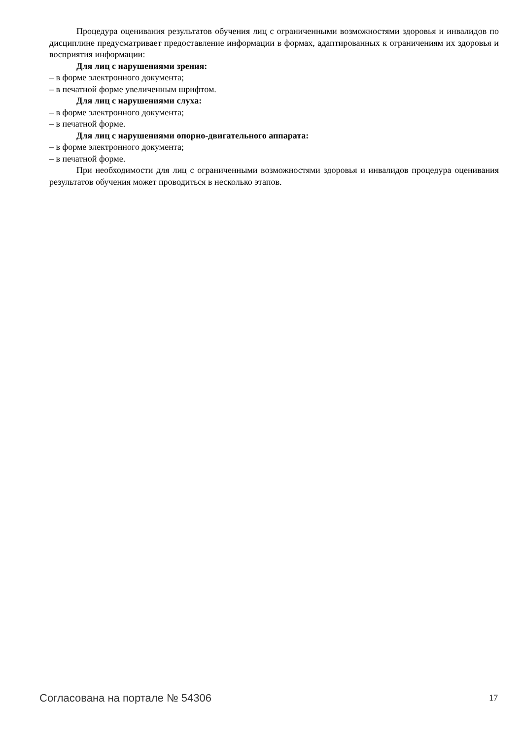Процедура оценивания результатов обучения лиц с ограниченными возможностями здоровья и инвалидов по дисциплине предусматривает предоставление информации в формах, адаптированных к ограничениям их здоровья и восприятия информации:
Для лиц с нарушениями зрения:
– в форме электронного документа;
– в печатной форме увеличенным шрифтом.
Для лиц с нарушениями слуха:
– в форме электронного документа;
– в печатной форме.
Для лиц с нарушениями опорно-двигательного аппарата:
– в форме электронного документа;
– в печатной форме.
При необходимости для лиц с ограниченными возможностями здоровья и инвалидов процедура оценивания результатов обучения может проводиться в несколько этапов.
Согласована на портале № 54306 17